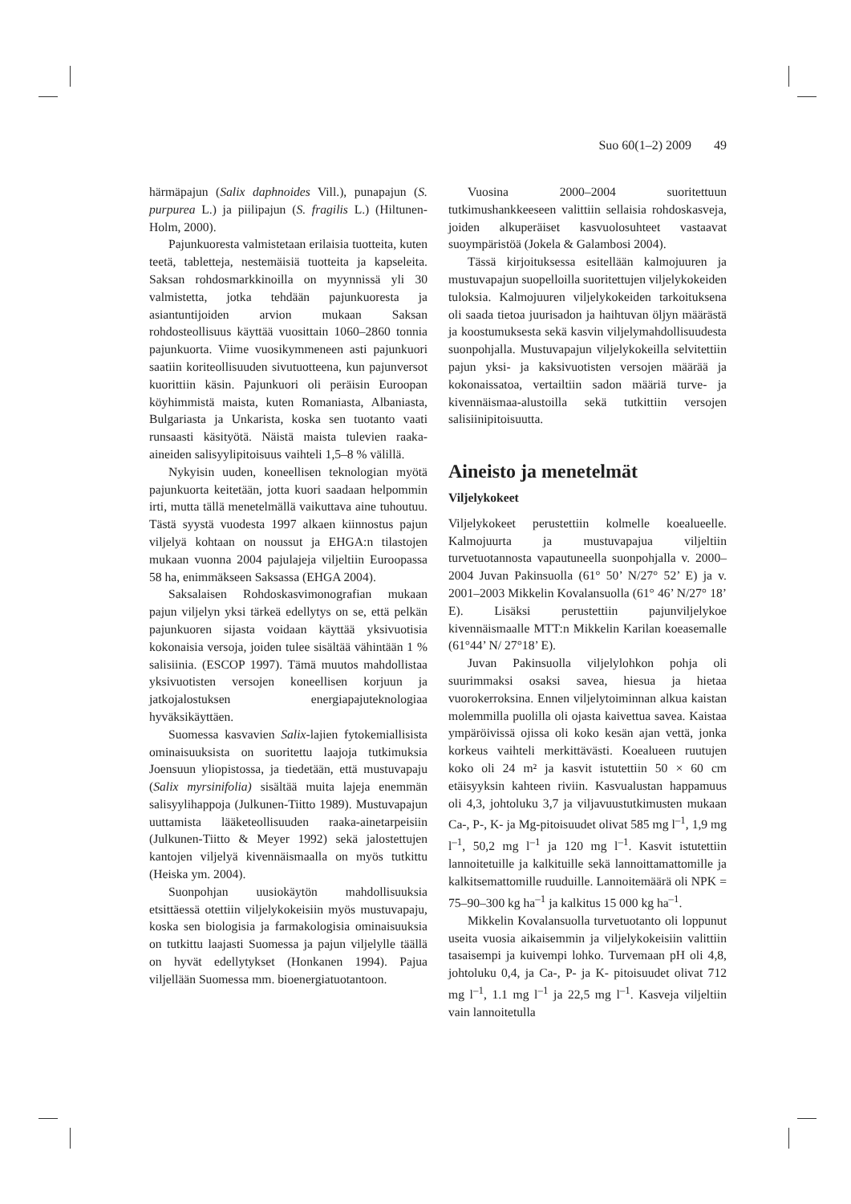Suo 60(1–2) 2009 49
härmäpajun (Salix daphnoides Vill.), punapajun (S. purpurea L.) ja piilipajun (S. fragilis L.) (Hiltunen- Holm, 2000).
Pajunkuoresta valmistetaan erilaisia tuotteita, kuten teetä, tabletteja, nestemäisiä tuotteita ja kapseleita. Saksan rohdosmarkkinoilla on myynnissä yli 30 valmistetta, jotka tehdään pajunkuoresta ja asiantuntijoiden arvion mukaan Saksan rohdosteollisuus käyttää vuosittain 1060–2860 tonnia pajunkuorta. Viime vuosikymmeneen asti pajunkuori saatiin koriteollisuuden sivutuotteena, kun pajunversot kuorittiin käsin. Pajunkuori oli peräisin Euroopan köyhimmistä maista, kuten Romaniasta, Albaniasta, Bulgariasta ja Unkarista, koska sen tuotanto vaati runsaasti käsityötä. Näistä maista tulevien raaka-aineiden salisyylipitoisuus vaihteli 1,5–8 % välillä.
Nykyisin uuden, koneellisen teknologian myötä pajunkuorta keitetään, jotta kuori saadaan helpommin irti, mutta tällä menetelmällä vaikuttava aine tuhoutuu. Tästä syystä vuodesta 1997 alkaen kiinnostus pajun viljelyä kohtaan on noussut ja EHGA:n tilastojen mukaan vuonna 2004 pajulajeja viljeltiin Euroopassa 58 ha, enimmäkseen Saksassa (EHGA 2004).
Saksalaisen Rohdoskasvimonografian mukaan pajun viljelyn yksi tärkeä edellytys on se, että pelkän pajunkuoren sijasta voidaan käyttää yksivuotisia kokonaisia versoja, joiden tulee sisältää vähintään 1 % salisiinia. (ESCOP 1997). Tämä muutos mahdollistaa yksivuotisten versojen koneellisen korjuun ja jatkojalostuksen energiapajuteknologiaa hyväksikäyttäen.
Suomessa kasvavien Salix-lajien fytokemiallisista ominaisuuksista on suoritettu laajoja tutkimuksia Joensuun yliopistossa, ja tiedetään, että mustuvapaju (Salix myrsinifolia) sisältää muita lajeja enemmän salisyylihappoja (Julkunen-Tiitto 1989). Mustuvapajun uuttamista lääketeollisuuden raaka-ainetarpeisiin (Julkunen-Tiitto & Meyer 1992) sekä jalostettujen kantojen viljelyä kivennäismaalla on myös tutkittu (Heiska ym. 2004).
Suonpohjan uusiokäytön mahdollisuuksia etsittäessä otettiin viljelykokeisiin myös mustuvapaju, koska sen biologisia ja farmakologisia ominaisuuksia on tutkittu laajasti Suomessa ja pajun viljelylle täällä on hyvät edellytykset (Honkanen 1994). Pajua viljellään Suomessa mm. bioenergiatuotantoon.
Vuosina 2000–2004 suoritettuun tutkimushankkeeseen valittiin sellaisia rohdoskasveja, joiden alkuperäiset kasvuolosuhteet vastaavat suoympäristöä (Jokela & Galambosi 2004).
Tässä kirjoituksessa esitellään kalmojuuren ja mustuvapajun suopelloilla suoritettujen viljelykokeiden tuloksia. Kalmojuuren viljelykokeiden tarkoituksena oli saada tietoa juurisadon ja haihtuvan öljyn määrästä ja koostumuksesta sekä kasvin viljelymahdollisuudesta suonpohjalla. Mustuvapajun viljelykokeilla selvitettiin pajun yksi- ja kaksivuotisten versojen määrää ja kokonaissatoa, vertailtiin sadon määriä turve- ja kivennäismaa-alustoilla sekä tutkittiin versojen salisiinipitoisuutta.
Aineisto ja menetelmät
Viljelykokeet
Viljelykokeet perustettiin kolmelle koealueelle. Kalmojuurta ja mustuvapajua viljeltiin turvetuotannosta vapautuneella suonpohjalla v. 2000–2004 Juvan Pakinsuolla (61° 50’ N/27° 52’ E) ja v. 2001–2003 Mikkelin Kovalansuolla (61° 46’ N/27° 18’ E). Lisäksi perustettiin pajunviljelykoe kivennäismaalle MTT:n Mikkelin Karilan koeasemalle (61°44’ N/ 27°18’ E).
Juvan Pakinsuolla viljelylohkon pohja oli suurimmaksi osaksi savea, hiesua ja hietaa vuorokerroksina. Ennen viljelytoiminnan alkua kaistan molemmilla puolilla oli ojasta kaivettua savea. Kaistaa ympäröivissä ojissa oli koko kesän ajan vettä, jonka korkeus vaihteli merkittävästi. Koealueen ruutujen koko oli 24 m² ja kasvit istutettiin 50 × 60 cm etäisyyksin kahteen riviin. Kasvualustan happamuus oli 4,3, johtoluku 3,7 ja viljavuustutkimusten mukaan Ca-, P-, K- ja Mg-pitoisuudet olivat 585 mg l<sup>–1</sup>, 1,9 mg l<sup>–1</sup>, 50,2 mg l<sup>–1</sup> ja 120 mg l<sup>–1</sup>. Kasvit istutettiin lannoitetuille ja kalkituille sekä lannoittamattomille ja kalkitsemattomille ruuduille. Lannoitemäärä oli NPK = 75–90–300 kg ha<sup>–1</sup> ja kalkitus 15 000 kg ha<sup>–1</sup>.
Mikkelin Kovalansuolla turvetuotanto oli loppunut useita vuosia aikaisemmin ja viljelykokeisiin valittiin tasaisempi ja kuivempi lohko. Turvemaan pH oli 4,8, johtoluku 0,4, ja Ca-, P- ja K- pitoisuudet olivat 712 mg l<sup>–1</sup>, 1.1 mg l<sup>–1</sup> ja 22,5 mg l<sup>–1</sup>. Kasveja viljeltiin vain lannoitetulla